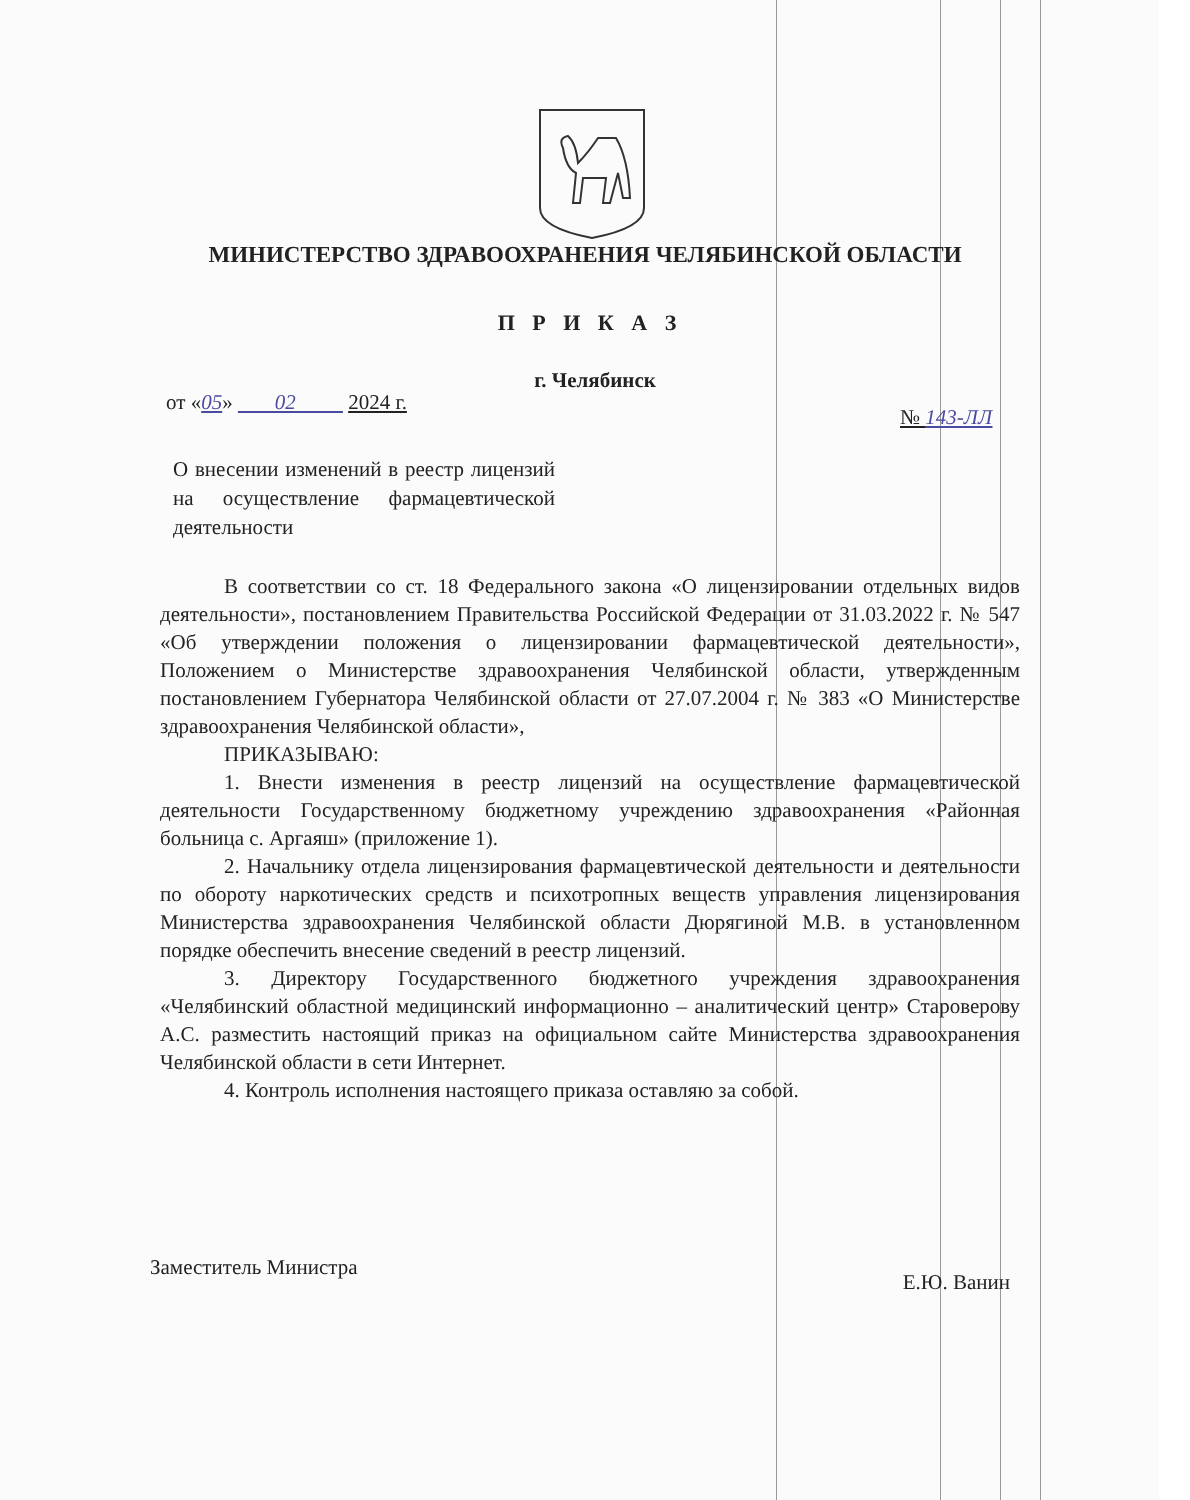МИНИСТЕРСТВО ЗДРАВООХРАНЕНИЯ ЧЕЛЯБИНСКОЙ ОБЛАСТИ
П Р И К А З
г. Челябинск
от «05» 02 2024 г.
№ 143-ЛЛ
О внесении изменений в реестр лицензий на осуществление фармацевтической деятельности
В соответствии со ст. 18 Федерального закона «О лицензировании отдельных видов деятельности», постановлением Правительства Российской Федерации от 31.03.2022 г. № 547 «Об утверждении положения о лицензировании фармацевтической деятельности», Положением о Министерстве здравоохранения Челябинской области, утвержденным постановлением Губернатора Челябинской области от 27.07.2004 г. № 383 «О Министерстве здравоохранения Челябинской области»,
ПРИКАЗЫВАЮ:
1. Внести изменения в реестр лицензий на осуществление фармацевтической деятельности Государственному бюджетному учреждению здравоохранения «Районная больница с. Аргаяш» (приложение 1).
2. Начальнику отдела лицензирования фармацевтической деятельности и деятельности по обороту наркотических средств и психотропных веществ управления лицензирования Министерства здравоохранения Челябинской области Дюрягиной М.В. в установленном порядке обеспечить внесение сведений в реестр лицензий.
3. Директору Государственного бюджетного учреждения здравоохранения «Челябинский областной медицинский информационно – аналитический центр» Староверову А.С. разместить настоящий приказ на официальном сайте Министерства здравоохранения Челябинской области в сети Интернет.
4. Контроль исполнения настоящего приказа оставляю за собой.
Заместитель Министра Е.Ю. Ванин